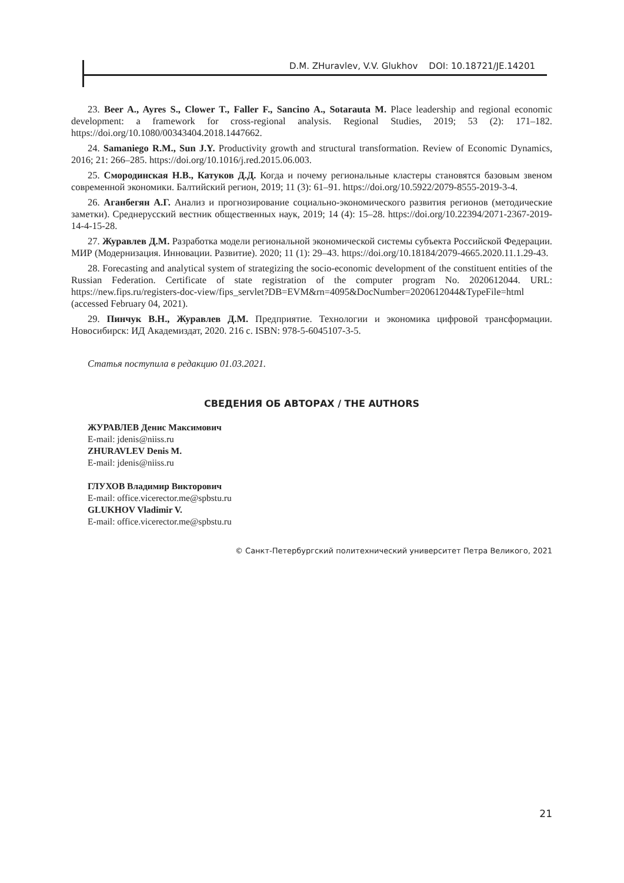D.M. ZHuravlev, V.V. Glukhov DOI: 10.18721/JE.14201
23. Beer A., Ayres S., Clower T., Faller F., Sancino A., Sotarauta M. Place leadership and regional economic development: a framework for cross-regional analysis. Regional Studies, 2019; 53 (2): 171–182. https://doi.org/10.1080/00343404.2018.1447662.
24. Samaniego R.M., Sun J.Y. Productivity growth and structural transformation. Review of Economic Dynamics, 2016; 21: 266–285. https://doi.org/10.1016/j.red.2015.06.003.
25. Смородинская Н.В., Катуков Д.Д. Когда и почему региональные кластеры становятся базовым звеном современной экономики. Балтийский регион, 2019; 11 (3): 61–91. https://doi.org/10.5922/2079-8555-2019-3-4.
26. Аганбегян А.Г. Анализ и прогнозирование социально-экономического развития регионов (методические заметки). Среднерусский вестник общественных наук, 2019; 14 (4): 15–28. https://doi.org/10.22394/2071-2367-2019-14-4-15-28.
27. Журавлев Д.М. Разработка модели региональной экономической системы субъекта Российской Федерации. МИР (Модернизация. Инновации. Развитие). 2020; 11 (1): 29–43. https://doi.org/10.18184/2079-4665.2020.11.1.29-43.
28. Forecasting and analytical system of strategizing the socio-economic development of the constituent entities of the Russian Federation. Certificate of state registration of the computer program No. 2020612044. URL: https://new.fips.ru/registers-doc-view/fips_servlet?DB=EVM&rn=4095&DocNumber=2020612044&TypeFile=html (accessed February 04, 2021).
29. Пинчук В.Н., Журавлев Д.М. Предприятие. Технологии и экономика цифровой трансформации. Новосибирск: ИД Академиздат, 2020. 216 с. ISBN: 978-5-6045107-3-5.
Статья поступила в редакцию 01.03.2021.
СВЕДЕНИЯ ОБ АВТОРАХ / THE AUTHORS
ЖУРАВЛЕВ Денис Максимович
E-mail: jdenis@niiss.ru
ZHURAVLEV Denis M.
E-mail: jdenis@niiss.ru
ГЛУХОВ Владимир Викторович
E-mail: office.vicerector.me@spbstu.ru
GLUKHOV Vladimir V.
E-mail: office.vicerector.me@spbstu.ru
© Санкт-Петербургский политехнический университет Петра Великого, 2021
21